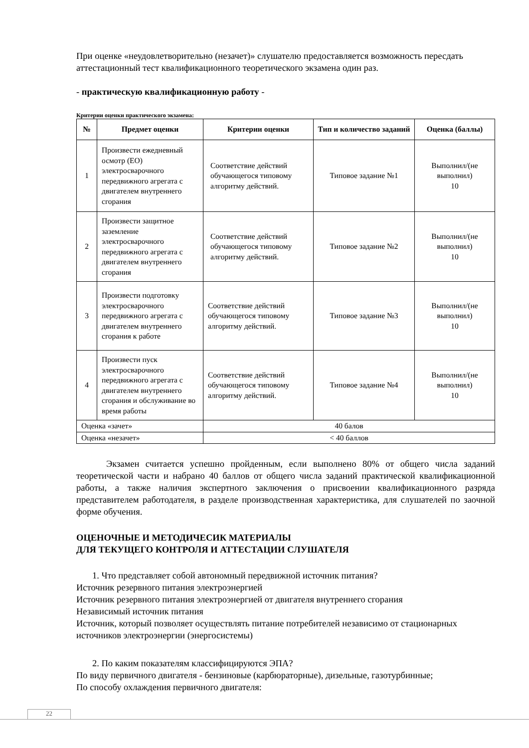При оценке «неудовлетворительно (незачет)» слушателю предоставляется возможность пересдать аттестационный тест квалификационного теоретического экзамена один раз.
- практическую квалификационную работу -
Критерии оценки практического экзамена:
| № | Предмет оценки | Критерии оценки | Тип и количество заданий | Оценка (баллы) |
| --- | --- | --- | --- | --- |
| 1 | Произвести ежедневный осмотр (ЕО) электросварочного передвижного агрегата с двигателем внутреннего сгорания | Соответствие действий обучающегося типовому алгоритму действий. | Типовое задание №1 | Выполнил/(не выполнил) 10 |
| 2 | Произвести защитное заземление электросварочного передвижного агрегата с двигателем внутреннего сгорания | Соответствие действий обучающегося типовому алгоритму действий. | Типовое задание №2 | Выполнил/(не выполнил) 10 |
| 3 | Произвести подготовку электросварочного передвижного агрегата с двигателем внутреннего сгорания к работе | Соответствие действий обучающегося типовому алгоритму действий. | Типовое задание №3 | Выполнил/(не выполнил) 10 |
| 4 | Произвести пуск электросварочного передвижного агрегата с двигателем внутреннего сгорания и обслуживание во время работы | Соответствие действий обучающегося типовому алгоритму действий. | Типовое задание №4 | Выполнил/(не выполнил) 10 |
| Оценка «зачет» | | 40 балов | | |
| Оценка «незачет» | | < 40 баллов | | |
Экзамен считается успешно пройденным, если выполнено 80% от общего числа заданий теоретической части и набрано 40 баллов от общего числа заданий практической квалификационной работы, а также наличия экспертного заключения о присвоении квалификационного разряда представителем работодателя, в разделе производственная характеристика, для слушателей по заочной форме обучения.
ОЦЕНОЧНЫЕ И МЕТОДИЧЕСИК МАТЕРИАЛЫ
ДЛЯ ТЕКУЩЕГО КОНТРОЛЯ И АТТЕСТАЦИИ СЛУШАТЕЛЯ
1. Что представляет собой автономный передвижной источник питания?
Источник резервного питания электроэнергией
Источник резервного питания электроэнергией от двигателя внутреннего сгорания
Независимый источник питания
Источник, который позволяет осуществлять питание потребителей независимо от стационарных источников электроэнергии (энергосистемы)
2. По каким показателям классифицируются ЭПА?
По виду первичного двигателя - бензиновые (карбюраторные), дизельные, газотурбинные;
По способу охлаждения первичного двигателя:
22